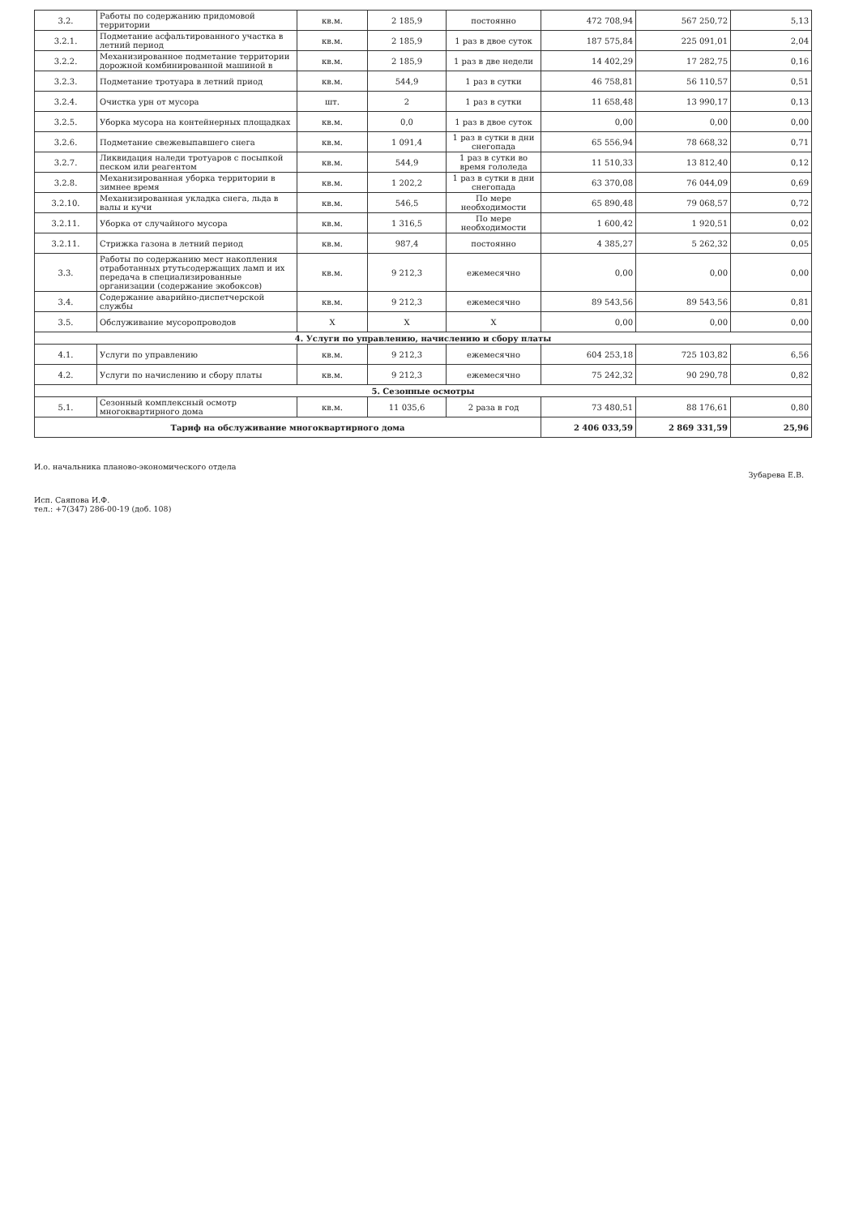| 3.2. | Работы по содержанию придомовой территории | кв.м. | 2 185,9 | постоянно | 472 708,94 | 567 250,72 | 5,13 |
| 3.2.1. | Подметание асфальтированного участка в летний период | кв.м. | 2 185,9 | 1 раз в двое суток | 187 575,84 | 225 091,01 | 2,04 |
| 3.2.2. | Механизированное подметание территории дорожной комбинированной машиной в | кв.м. | 2 185,9 | 1 раз в две недели | 14 402,29 | 17 282,75 | 0,16 |
| 3.2.3. | Подметание тротуара в летний приод | кв.м. | 544,9 | 1 раз в сутки | 46 758,81 | 56 110,57 | 0,51 |
| 3.2.4. | Очистка урн от мусора | шт. | 2 | 1 раз в сутки | 11 658,48 | 13 990,17 | 0,13 |
| 3.2.5. | Уборка мусора на контейнерных площадках | кв.м. | 0,0 | 1 раз в двое суток | 0,00 | 0,00 | 0,00 |
| 3.2.6. | Подметание свежевыпавшего снега | кв.м. | 1 091,4 | 1 раз в сутки в дни снегопада | 65 556,94 | 78 668,32 | 0,71 |
| 3.2.7. | Ликвидация наледи тротуаров с посыпкой песком или реагентом | кв.м. | 544,9 | 1 раз в сутки во время гололеда | 11 510,33 | 13 812,40 | 0,12 |
| 3.2.8. | Механизированная уборка территории в зимнее время | кв.м. | 1 202,2 | 1 раз в сутки в дни снегопада | 63 370,08 | 76 044,09 | 0,69 |
| 3.2.10. | Механизированная укладка снега, льда в валы и кучи | кв.м. | 546,5 | По мере необходимости | 65 890,48 | 79 068,57 | 0,72 |
| 3.2.11. | Уборка от случайного мусора | кв.м. | 1 316,5 | По мере необходимости | 1 600,42 | 1 920,51 | 0,02 |
| 3.2.11. | Стрижка газона в летний период | кв.м. | 987,4 | постоянно | 4 385,27 | 5 262,32 | 0,05 |
| 3.3. | Работы по содержанию мест накопления отработанных ртутьсодержащих ламп и их передача в специализированные организации (содержание экобоксов) | кв.м. | 9 212,3 | ежемесячно | 0,00 | 0,00 | 0,00 |
| 3.4. | Содержание аварийно-диспетчерской службы | кв.м. | 9 212,3 | ежемесячно | 89 543,56 | 89 543,56 | 0,81 |
| 3.5. | Обслуживание мусоропроводов | Х | Х | Х | 0,00 | 0,00 | 0,00 |
| 4. Услуги по управлению, начислению и сбору платы | | | | | | | |
| 4.1. | Услуги по управлению | кв.м. | 9 212,3 | ежемесячно | 604 253,18 | 725 103,82 | 6,56 |
| 4.2. | Услуги по начислению и сбору платы | кв.м. | 9 212,3 | ежемесячно | 75 242,32 | 90 290,78 | 0,82 |
| 5. Сезонные осмотры | | | | | | | |
| 5.1. | Сезонный комплексный осмотр многоквартирного дома | кв.м. | 11 035,6 | 2 раза в год | 73 480,51 | 88 176,61 | 0,80 |
| Тариф на обслуживание многоквартирного дома | | | | | 2 406 033,59 | 2 869 331,59 | 25,96 |
И.о. начальника планово-экономического отдела Зубарева Е.В.
Исп. Саяпова И.Ф.
тел.: +7(347) 286-00-19 (доб. 108)